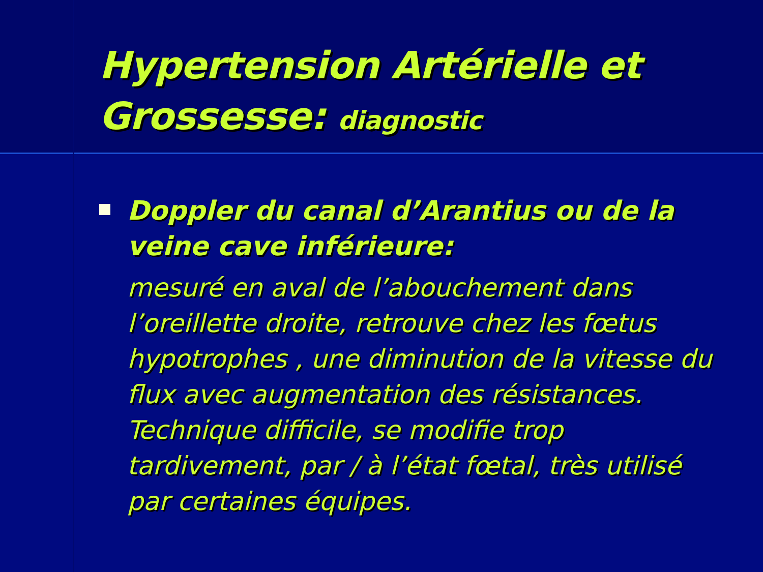Hypertension Artérielle et Grossesse: diagnostic
Doppler du canal d’Arantius ou de la veine cave inférieure:
mesuré en aval de l’abouchement dans l’oreillette droite, retrouve chez les fœtus hypotrophes , une diminution de la vitesse du flux avec augmentation des résistances. Technique difficile, se modifie trop tardivement, par / à l’état fœtal, très utilisé par certaines équipes.